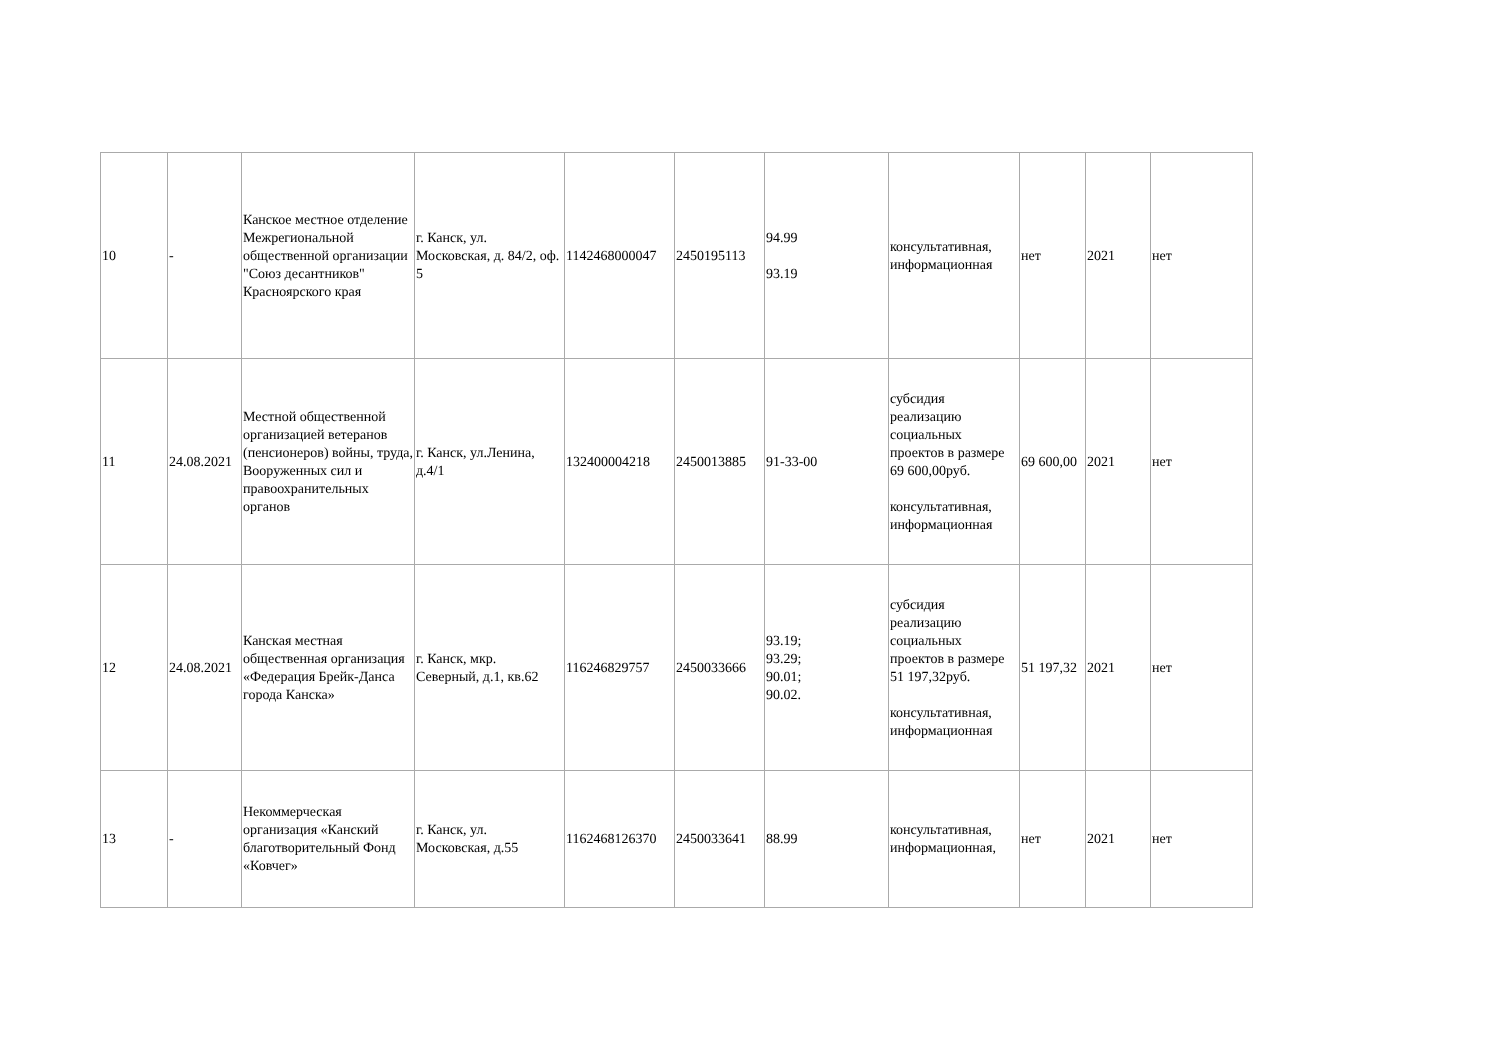| 10 | - | Канское местное отделение Межрегиональной общественной организации "Союз десантников" Красноярского края | г. Канск, ул. Московская, д. 84/2, оф. 5 | 1142468000047 | 2450195113 | 94.99 93.19 | консультативная, информационная | нет | 2021 | нет |
| 11 | 24.08.2021 | Местной общественной организацией ветеранов (пенсионеров) войны, труда, Вооруженных сил и правоохранительных органов | г. Канск, ул.Ленина, д.4/1 | 132400004218 | 2450013885 | 91-33-00 | субсидия реализацию социальных проектов в размере 69 600,00руб. консультативная, информационная | 69 600,00 | 2021 | нет |
| 12 | 24.08.2021 | Канская местная общественная организация «Федерация Брейк-Данса города Канска» | г. Канск, мкр. Северный, д.1, кв.62 | 116246829757 | 2450033666 | 93.19; 93.29; 90.01; 90.02. | субсидия реализацию социальных проектов в размере 51 197,32руб. консультативная, информационная | 51 197,32 | 2021 | нет |
| 13 | - | Некоммерческая организация «Канский благотворительный Фонд «Ковчег» | г. Канск, ул. Московская, д.55 | 1162468126370 | 2450033641 | 88.99 | консультативная, информационная, | нет | 2021 | нет |